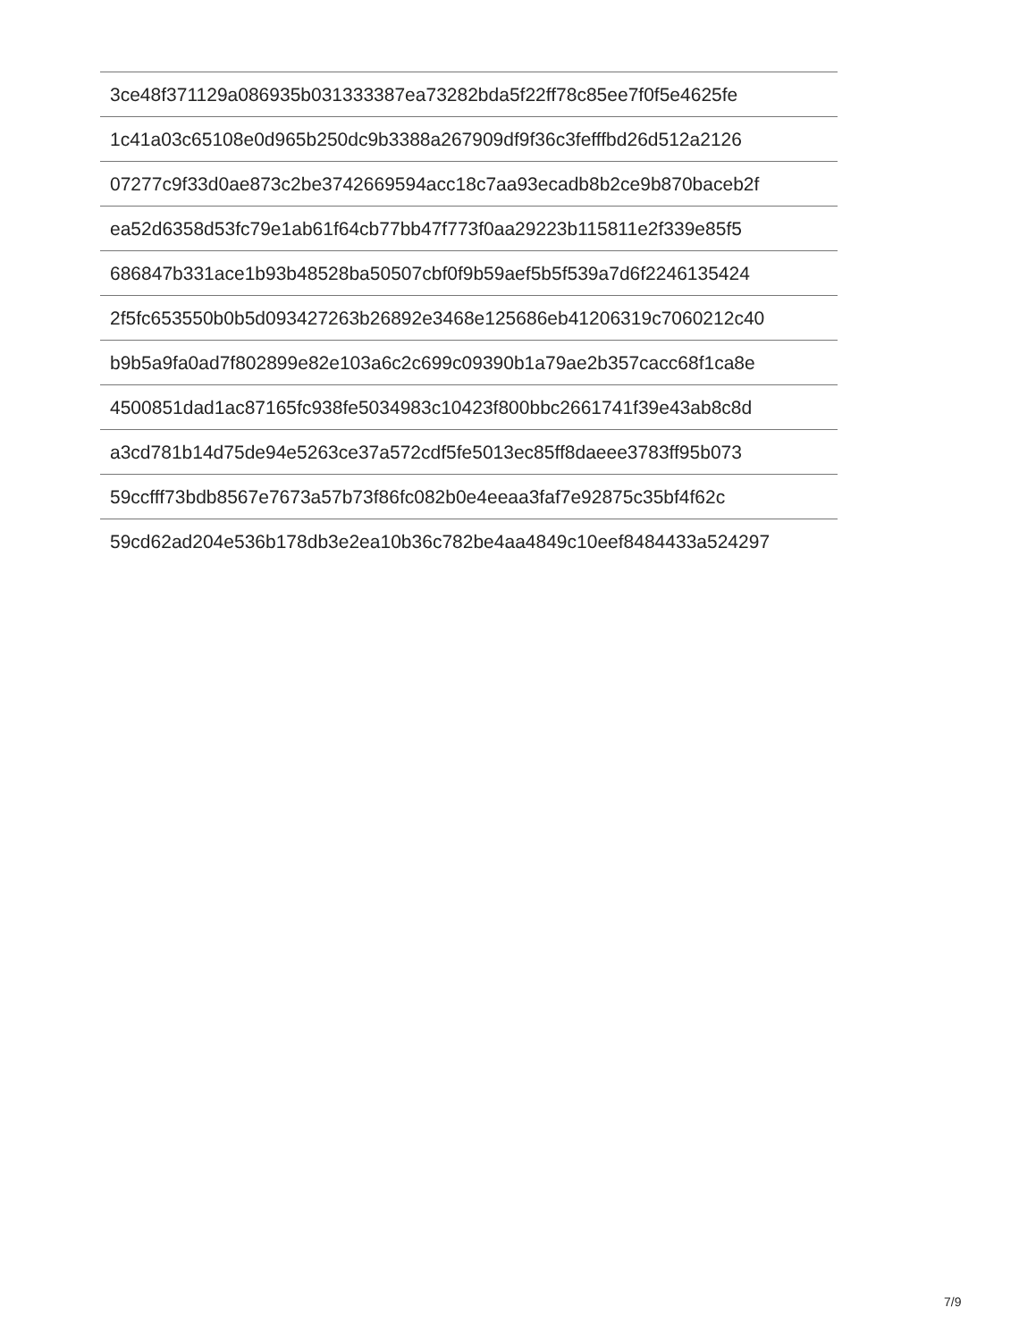| 3ce48f371129a086935b031333387ea73282bda5f22ff78c85ee7f0f5e4625fe |
| 1c41a03c65108e0d965b250dc9b3388a267909df9f36c3fefffbd26d512a2126 |
| 07277c9f33d0ae873c2be3742669594acc18c7aa93ecadb8b2ce9b870baceb2f |
| ea52d6358d53fc79e1ab61f64cb77bb47f773f0aa29223b115811e2f339e85f5 |
| 686847b331ace1b93b48528ba50507cbf0f9b59aef5b5f539a7d6f2246135424 |
| 2f5fc653550b0b5d093427263b26892e3468e125686eb41206319c7060212c40 |
| b9b5a9fa0ad7f802899e82e103a6c2c699c09390b1a79ae2b357cacc68f1ca8e |
| 4500851dad1ac87165fc938fe5034983c10423f800bbc2661741f39e43ab8c8d |
| a3cd781b14d75de94e5263ce37a572cdf5fe5013ec85ff8daeee3783ff95b073 |
| 59ccfff73bdb8567e7673a57b73f86fc082b0e4eeaa3faf7e92875c35bf4f62c |
| 59cd62ad204e536b178db3e2ea10b36c782be4aa4849c10eef8484433a524297 |
7/9